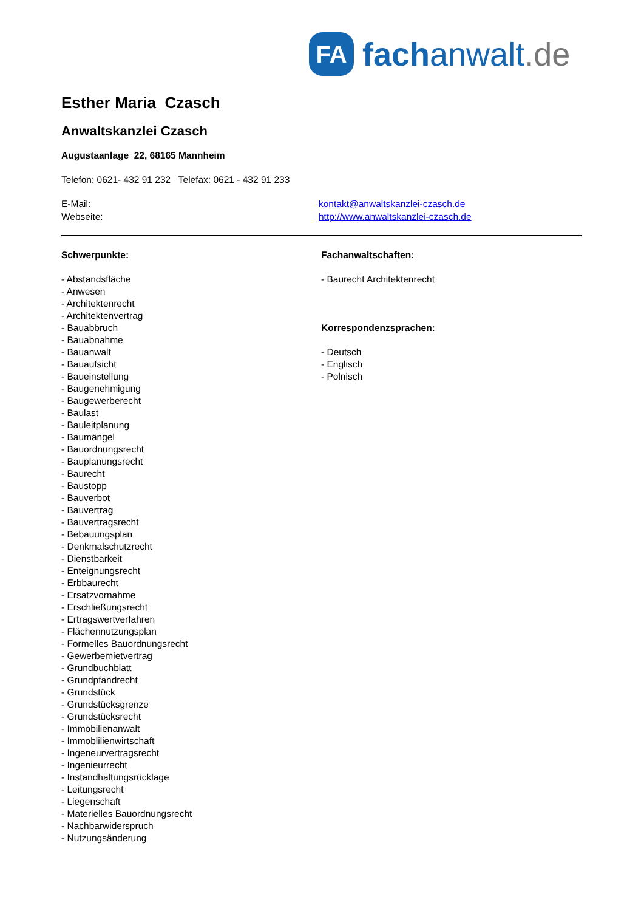FA
fachanwalt.de
Esther Maria Czasch
Anwaltskanzlei Czasch
Augustaanlage 22, 68165 Mannheim
Telefon: 0621- 432 91 232 Telefax: 0621 - 432 91 233
E-Mail: kontakt@anwaltskanzlei-czasch.de
Webseite: http://www.anwaltskanzlei-czasch.de
Schwerpunkte:
- Abstandsfläche
- Anwesen
- Architektenrecht
- Architektenvertrag
- Bauabbruch
- Bauabnahme
- Bauanwalt
- Bauaufsicht
- Baueinstellung
- Baugenehmigung
- Baugewerberecht
- Baulast
- Bauleitplanung
- Baumängel
- Bauordnungsrecht
- Bauplanungsrecht
- Baurecht
- Baustopp
- Bauverbot
- Bauvertrag
- Bauvertragsrecht
- Bebauungsplan
- Denkmalschutzrecht
- Dienstbarkeit
- Enteignungsrecht
- Erbbaurecht
- Ersatzvornahme
- Erschließungsrecht
- Ertragswertverfahren
- Flächennutzungsplan
- Formelles Bauordnungsrecht
- Gewerbemietvertrag
- Grundbuchblatt
- Grundpfandrecht
- Grundstück
- Grundstücksgrenze
- Grundstücksrecht
- Immobilienanwalt
- Immoblilienwirtschaft
- Ingeneurvertragsrecht
- Ingenieurrecht
- Instandhaltungsrücklage
- Leitungsrecht
- Liegenschaft
- Materielles Bauordnungsrecht
- Nachbarwiderspruch
- Nutzungsänderung
Fachanwaltschaften:
- Baurecht Architektenrecht
Korrespondenzsprachen:
- Deutsch
- Englisch
- Polnisch